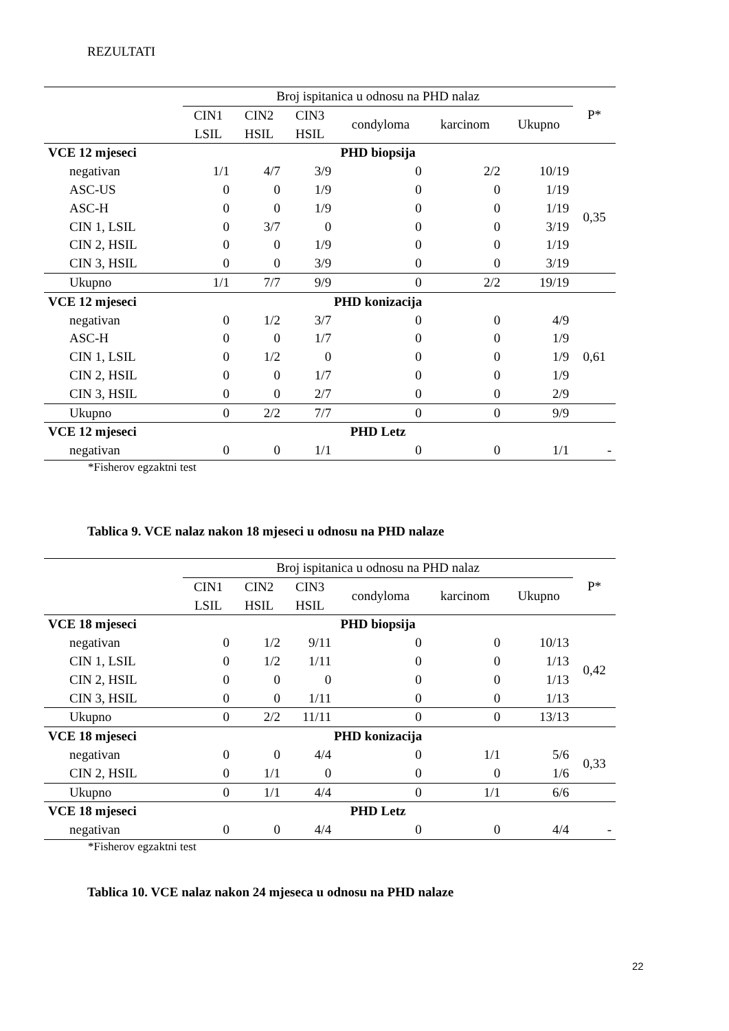REZULTATI
| | Broj ispitanica u odnosu na PHD nalaz | | | | | | P* |
| --- | --- | --- | --- | --- | --- | --- | --- |
| | CIN1 LSIL | CIN2 HSIL | CIN3 HSIL | condyloma | karcinom | Ukupno | |
| VCE 12 mjeseci | PHD biopsija | | | | | | |
| negativan | 1/1 | 4/7 | 3/9 | 0 | 2/2 | 10/19 | 0,35 |
| ASC-US | 0 | 0 | 1/9 | 0 | 0 | 1/19 | |
| ASC-H | 0 | 0 | 1/9 | 0 | 0 | 1/19 | |
| CIN 1, LSIL | 0 | 3/7 | 0 | 0 | 0 | 3/19 | |
| CIN 2, HSIL | 0 | 0 | 1/9 | 0 | 0 | 1/19 | |
| CIN 3, HSIL | 0 | 0 | 3/9 | 0 | 0 | 3/19 | |
| Ukupno | 1/1 | 7/7 | 9/9 | 0 | 2/2 | 19/19 | |
| VCE 12 mjeseci | PHD konizacija | | | | | | |
| negativan | 0 | 1/2 | 3/7 | 0 | 0 | 4/9 | 0,61 |
| ASC-H | 0 | 0 | 1/7 | 0 | 0 | 1/9 | |
| CIN 1, LSIL | 0 | 1/2 | 0 | 0 | 0 | 1/9 | |
| CIN 2, HSIL | 0 | 0 | 1/7 | 0 | 0 | 1/9 | |
| CIN 3, HSIL | 0 | 0 | 2/7 | 0 | 0 | 2/9 | |
| Ukupno | 0 | 2/2 | 7/7 | 0 | 0 | 9/9 | |
| VCE 12 mjeseci | PHD Letz | | | | | | |
| negativan | 0 | 0 | 1/1 | 0 | 0 | 1/1 | - |
*Fisherov egzaktni test
Tablica 9. VCE nalaz nakon 18 mjeseci u odnosu na PHD nalaze
| | Broj ispitanica u odnosu na PHD nalaz | | | | | | P* |
| --- | --- | --- | --- | --- | --- | --- | --- |
| | CIN1 LSIL | CIN2 HSIL | CIN3 HSIL | condyloma | karcinom | Ukupno | |
| VCE 18 mjeseci | PHD biopsija | | | | | | |
| negativan | 0 | 1/2 | 9/11 | 0 | 0 | 10/13 | 0,42 |
| CIN 1, LSIL | 0 | 1/2 | 1/11 | 0 | 0 | 1/13 | |
| CIN 2, HSIL | 0 | 0 | 0 | 0 | 0 | 1/13 | |
| CIN 3, HSIL | 0 | 0 | 1/11 | 0 | 0 | 1/13 | |
| Ukupno | 0 | 2/2 | 11/11 | 0 | 0 | 13/13 | |
| VCE 18 mjeseci | PHD konizacija | | | | | | |
| negativan | 0 | 0 | 4/4 | 0 | 1/1 | 5/6 | 0,33 |
| CIN 2, HSIL | 0 | 1/1 | 0 | 0 | 0 | 1/6 | |
| Ukupno | 0 | 1/1 | 4/4 | 0 | 1/1 | 6/6 | |
| VCE 18 mjeseci | PHD Letz | | | | | | |
| negativan | 0 | 0 | 4/4 | 0 | 0 | 4/4 | - |
*Fisherov egzaktni test
Tablica 10. VCE nalaz nakon 24 mjeseca u odnosu na PHD nalaze
22